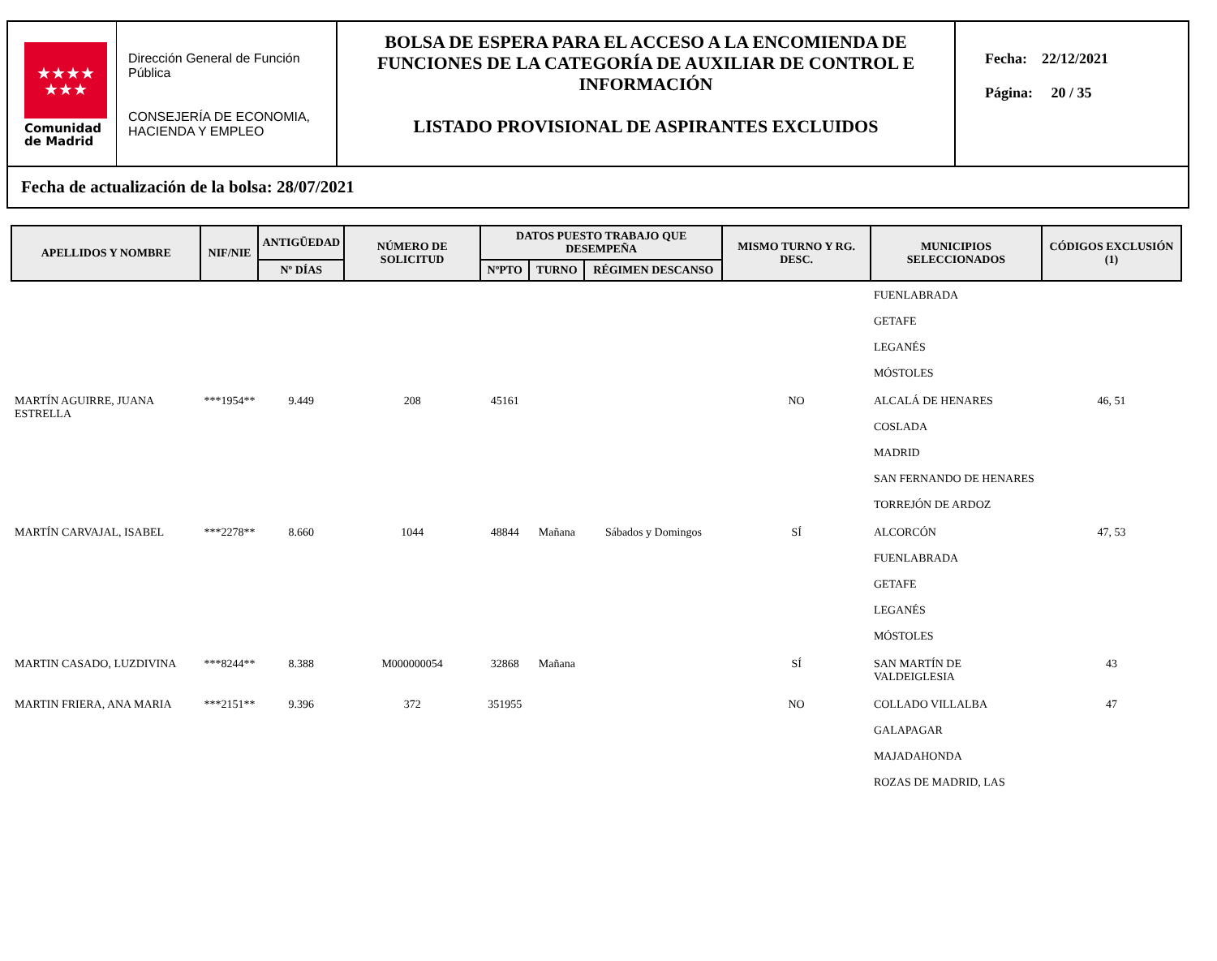★★★★
★★★
Comunidad
de Madrid
Dirección General de Función Pública
CONSEJERÍA DE ECONOMIA, HACIENDA Y EMPLEO
BOLSA DE ESPERA PARA EL ACCESO A LA ENCOMIENDA DE FUNCIONES DE LA CATEGORÍA DE AUXILIAR DE CONTROL E INFORMACIÓN
LISTADO PROVISIONAL DE ASPIRANTES EXCLUIDOS
Fecha: 22/12/2021
Página: 20 / 35
Fecha de actualización de la bolsa: 28/07/2021
| APELLIDOS Y NOMBRE | NIF/NIE | ANTIGÜEDAD | NÚMERO DE SOLICITUD | DATOS PUESTO TRABAJO QUE DESEMPEÑA | | | MISMO TURNO Y RG. DESC. | MUNICIPIOS SELECCIONADOS | CÓDIGOS EXCLUSIÓN (1) |
| --- | --- | --- | --- | --- | --- | --- | --- | --- | --- |
| | | Nº DÍAS | | NºPTO | TURNO | RÉGIMEN DESCANSO | | | |
| | | | | | | | | FUENLABRADA GETAFE LEGANÉS MÓSTOLES | |
| MARTÍN AGUIRRE, JUANA ESTRELLA | ***1954** | 9.449 | 208 | 45161 | | | NO | ALCALÁ DE HENARES COSLADA MADRID SAN FERNANDO DE HENARES TORREJÓN DE ARDOZ | 46, 51 |
| MARTÍN CARVAJAL, ISABEL | ***2278** | 8.660 | 1044 | 48844 | Mañana | Sábados y Domingos | SÍ | ALCORCÓN FUENLABRADA GETAFE LEGANÉS MÓSTOLES | 47, 53 |
| MARTIN CASADO, LUZDIVINA | ***8244** | 8.388 | M000000054 | 32868 | Mañana | | SÍ | SAN MARTÍN DE VALDEIGLESIA | 43 |
| MARTIN FRIERA, ANA MARIA | ***2151** | 9.396 | 372 | 351955 | | | NO | COLLADO VILLALBA GALAPAGAR MAJADAHONDA ROZAS DE MADRID, LAS | 47 |